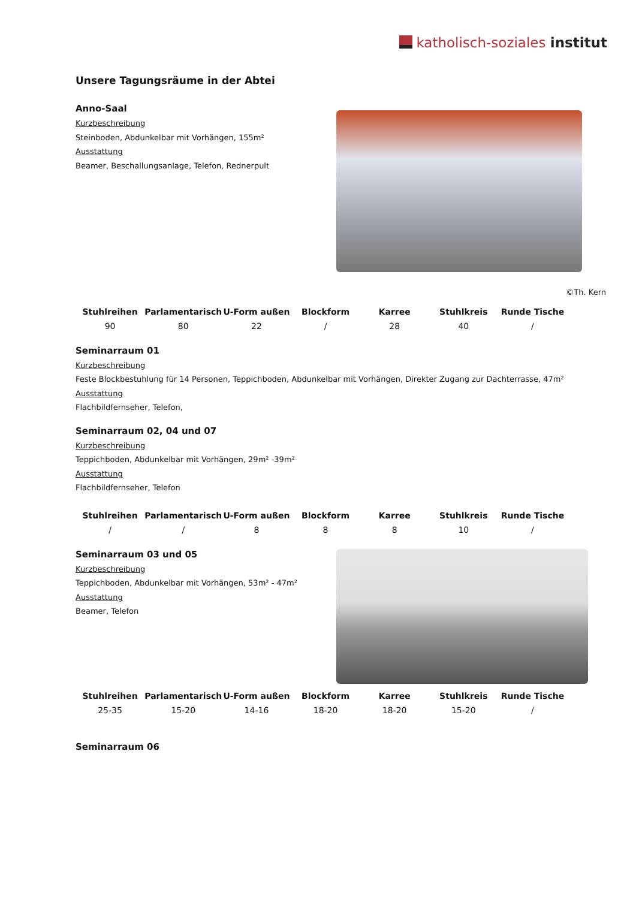katholisch-soziales institut
Unsere Tagungsräume in der Abtei
Anno-Saal
Kurzbeschreibung
Steinboden, Abdunkelbar mit Vorhängen, 155m²
Ausstattung
Beamer, Beschallungsanlage, Telefon, Rednerpult
©Th. Kern
| Stuhlreihen | Parlamentarisch | U-Form außen | Blockform | Karree | Stuhlkreis | Runde Tische |
| --- | --- | --- | --- | --- | --- | --- |
| 90 | 80 | 22 | / | 28 | 40 | / |
Seminarraum 01
Kurzbeschreibung
Feste Blockbestuhlung für 14 Personen, Teppichboden, Abdunkelbar mit Vorhängen, Direkter Zugang zur Dachterrasse, 47m²
Ausstattung
Flachbildfernseher, Telefon,
Seminarraum 02, 04 und 07
Kurzbeschreibung
Teppichboden, Abdunkelbar mit Vorhängen, 29m² -39m²
Ausstattung
Flachbildfernseher, Telefon
| Stuhlreihen | Parlamentarisch | U-Form außen | Blockform | Karree | Stuhlkreis | Runde Tische |
| --- | --- | --- | --- | --- | --- | --- |
| / | / | 8 | 8 | 8 | 10 | / |
Seminarraum 03 und 05
Kurzbeschreibung
Teppichboden, Abdunkelbar mit Vorhängen, 53m² - 47m²
Ausstattung
Beamer, Telefon
| Stuhlreihen | Parlamentarisch | U-Form außen | Blockform | Karree | Stuhlkreis | Runde Tische |
| --- | --- | --- | --- | --- | --- | --- |
| 25-35 | 15-20 | 14-16 | 18-20 | 18-20 | 15-20 | / |
Seminarraum 06